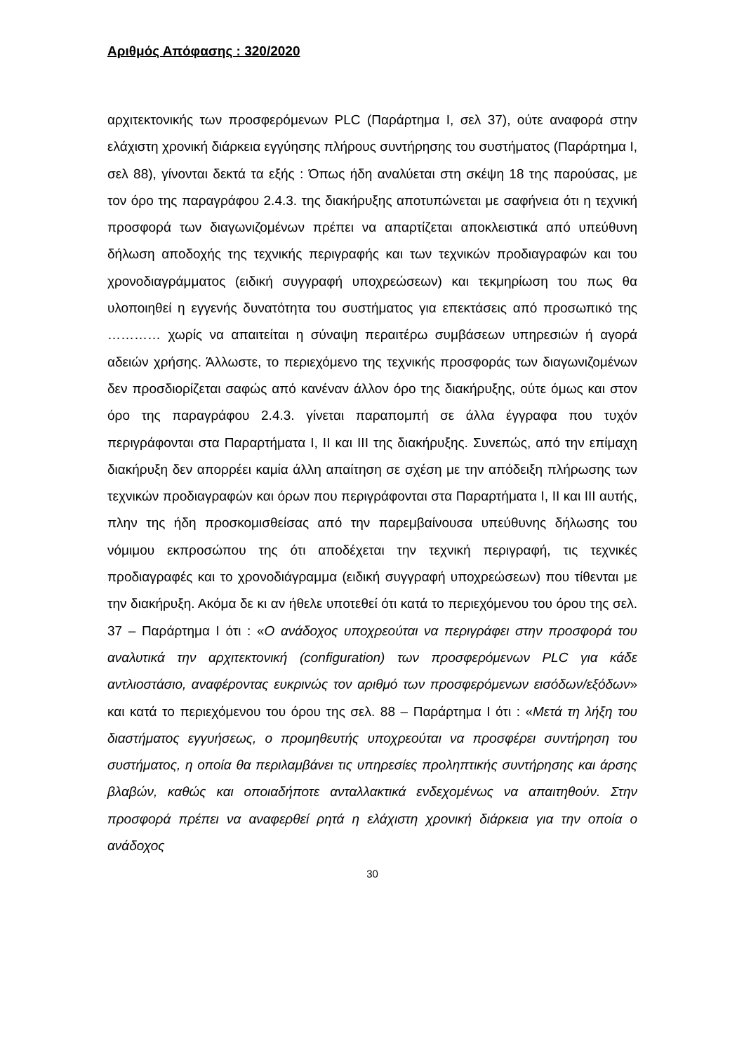Αριθμός Απόφασης : 320/2020
αρχιτεκτονικής των προσφερόμενων PLC (Παράρτημα Ι, σελ 37), ούτε αναφορά στην ελάχιστη χρονική διάρκεια εγγύησης πλήρους συντήρησης του συστήματος (Παράρτημα Ι, σελ 88), γίνονται δεκτά τα εξής : Όπως ήδη αναλύεται στη σκέψη 18 της παρούσας, με τον όρο της παραγράφου 2.4.3. της διακήρυξης αποτυπώνεται με σαφήνεια ότι η τεχνική προσφορά των διαγωνιζομένων πρέπει να απαρτίζεται αποκλειστικά από υπεύθυνη δήλωση αποδοχής της τεχνικής περιγραφής και των τεχνικών προδιαγραφών και του χρονοδιαγράμματος (ειδική συγγραφή υποχρεώσεων) και τεκμηρίωση του πως θα υλοποιηθεί η εγγενής δυνατότητα του συστήματος για επεκτάσεις από προσωπικό της ………… χωρίς να απαιτείται η σύναψη περαιτέρω συμβάσεων υπηρεσιών ή αγορά αδειών χρήσης. Άλλωστε, το περιεχόμενο της τεχνικής προσφοράς των διαγωνιζομένων δεν προσδιορίζεται σαφώς από κανέναν άλλον όρο της διακήρυξης, ούτε όμως και στον όρο της παραγράφου 2.4.3. γίνεται παραπομπή σε άλλα έγγραφα που τυχόν περιγράφονται στα Παραρτήματα Ι, ΙΙ και ΙΙΙ της διακήρυξης. Συνεπώς, από την επίμαχη διακήρυξη δεν απορρέει καμία άλλη απαίτηση σε σχέση με την απόδειξη πλήρωσης των τεχνικών προδιαγραφών και όρων που περιγράφονται στα Παραρτήματα Ι, ΙΙ και ΙΙΙ αυτής, πλην της ήδη προσκομισθείσας από την παρεμβαίνουσα υπεύθυνης δήλωσης του νόμιμου εκπροσώπου της ότι αποδέχεται την τεχνική περιγραφή, τις τεχνικές προδιαγραφές και το χρονοδιάγραμμα (ειδική συγγραφή υποχρεώσεων) που τίθενται με την διακήρυξη. Ακόμα δε κι αν ήθελε υποτεθεί ότι κατά το περιεχόμενου του όρου της σελ. 37 – Παράρτημα Ι ότι : «Ο ανάδοχος υποχρεούται να περιγράφει στην προσφορά του αναλυτικά την αρχιτεκτονική (configuration) των προσφερόμενων PLC για κάδε αντλιοστάσιο, αναφέροντας ευκρινώς τον αριθμό των προσφερόμενων εισόδων/εξόδων» και κατά το περιεχόμενου του όρου της σελ. 88 – Παράρτημα Ι ότι : «Μετά τη λήξη του διαστήματος εγγυήσεως, ο προμηθευτής υποχρεούται να προσφέρει συντήρηση του συστήματος, η οποία θα περιλαμβάνει τις υπηρεσίες προληπτικής συντήρησης και άρσης βλαβών, καθώς και οποιαδήποτε ανταλλακτικά ενδεχομένως να απαιτηθούν. Στην προσφορά πρέπει να αναφερθεί ρητά η ελάχιστη χρονική διάρκεια για την οποία ο ανάδοχος
30